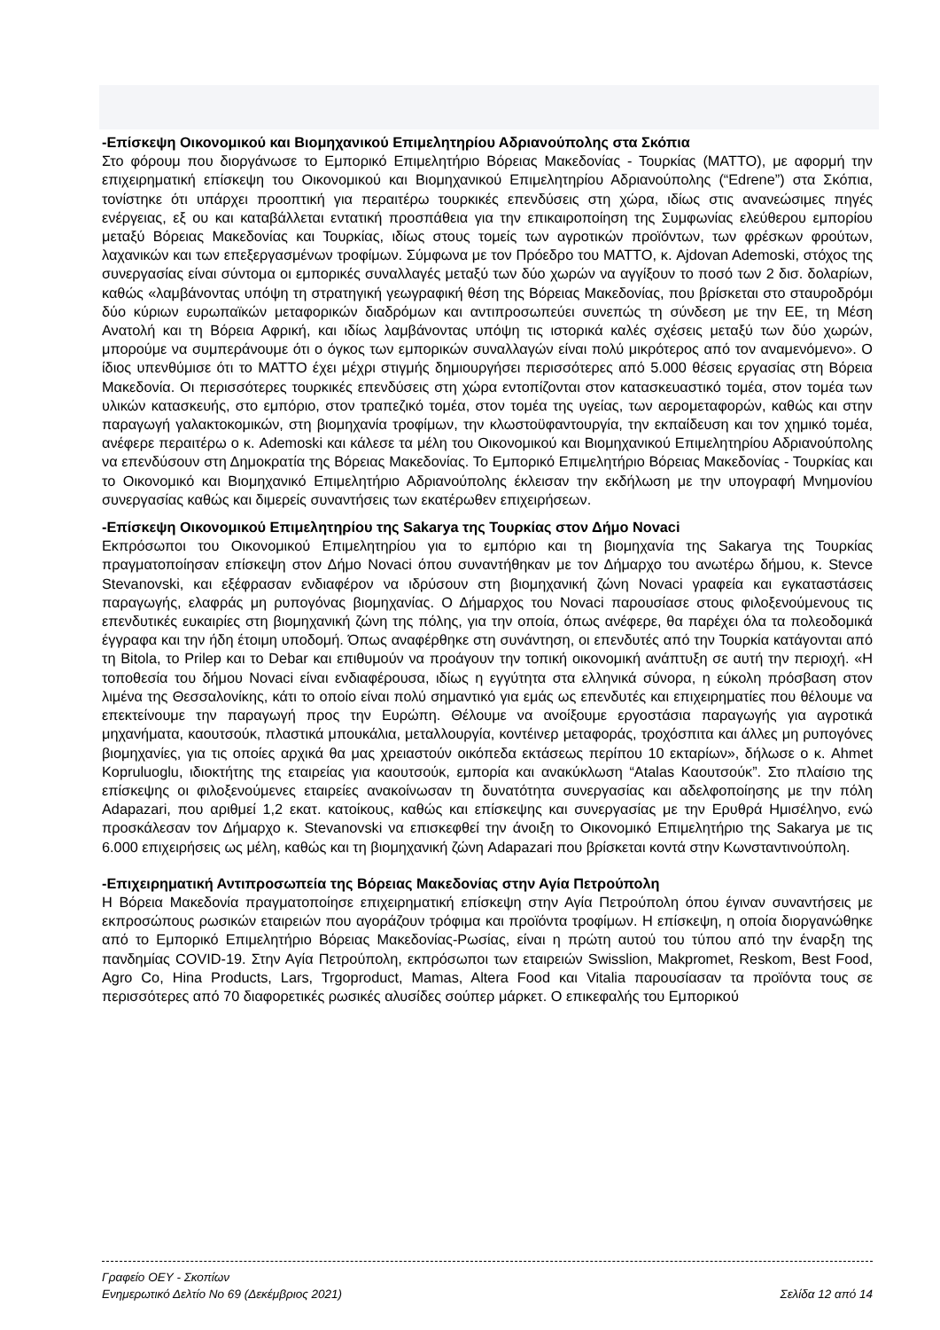-Επίσκεψη Οικονομικού και Βιομηχανικού Επιμελητηρίου Αδριανούπολης στα Σκόπια
Στο φόρουμ που διοργάνωσε το Εμπορικό Επιμελητήριο Βόρειας Μακεδονίας - Τουρκίας (MATTO), με αφορμή την επιχειρηματική επίσκεψη του Οικονομικού και Βιομηχανικού Επιμελητηρίου Αδριανούπολης (“Edrene”) στα Σκόπια, τονίστηκε ότι υπάρχει προοπτική για περαιτέρω τουρκικές επενδύσεις στη χώρα, ιδίως στις ανανεώσιμες πηγές ενέργειας, εξ ου και καταβάλλεται εντατική προσπάθεια για την επικαιροποίηση της Συμφωνίας ελεύθερου εμπορίου μεταξύ Βόρειας Μακεδονίας και Τουρκίας, ιδίως στους τομείς των αγροτικών προϊόντων, των φρέσκων φρούτων, λαχανικών και των επεξεργασμένων τροφίμων. Σύμφωνα με τον Πρόεδρο του MATTO, κ. Ajdovan Ademoski, στόχος της συνεργασίας είναι σύντομα οι εμπορικές συναλλαγές μεταξύ των δύο χωρών να αγγίξουν το ποσό των 2 δισ. δολαρίων, καθώς «λαμβάνοντας υπόψη τη στρατηγική γεωγραφική θέση της Βόρειας Μακεδονίας, που βρίσκεται στο σταυροδρόμι δύο κύριων ευρωπαϊκών μεταφορικών διαδρόμων και αντιπροσωπεύει συνεπώς τη σύνδεση με την ΕΕ, τη Μέση Ανατολή και τη Βόρεια Αφρική, και ιδίως λαμβάνοντας υπόψη τις ιστορικά καλές σχέσεις μεταξύ των δύο χωρών, μπορούμε να συμπεράνουμε ότι ο όγκος των εμπορικών συναλλαγών είναι πολύ μικρότερος από τον αναμενόμενο». Ο ίδιος υπενθύμισε ότι το MATTO έχει μέχρι στιγμής δημιουργήσει περισσότερες από 5.000 θέσεις εργασίας στη Βόρεια Μακεδονία. Οι περισσότερες τουρκικές επενδύσεις στη χώρα εντοπίζονται στον κατασκευαστικό τομέα, στον τομέα των υλικών κατασκευής, στο εμπόριο, στον τραπεζικό τομέα, στον τομέα της υγείας, των αερομεταφορών, καθώς και στην παραγωγή γαλακτοκομικών, στη βιομηχανία τροφίμων, την κλωστοϋφαντουργία, την εκπαίδευση και τον χημικό τομέα, ανέφερε περαιτέρω ο κ. Ademoski και κάλεσε τα μέλη του Οικονομικού και Βιομηχανικού Επιμελητηρίου Αδριανούπολης να επενδύσουν στη Δημοκρατία της Βόρειας Μακεδονίας. Το Εμπορικό Επιμελητήριο Βόρειας Μακεδονίας - Τουρκίας και το Οικονομικό και Βιομηχανικό Επιμελητήριο Αδριανούπολης έκλεισαν την εκδήλωση με την υπογραφή Μνημονίου συνεργασίας καθώς και διμερείς συναντήσεις των εκατέρωθεν επιχειρήσεων.
-Επίσκεψη Οικονομικού Επιμελητηρίου της Sakarya της Τουρκίας στον Δήμο Novaci
Εκπρόσωποι του Οικονομικού Επιμελητηρίου για το εμπόριο και τη βιομηχανία της Sakarya της Τουρκίας πραγματοποίησαν επίσκεψη στον Δήμο Novaci όπου συναντήθηκαν με τον Δήμαρχο του ανωτέρω δήμου, κ. Stevce Stevanovski, και εξέφρασαν ενδιαφέρον να ιδρύσουν στη βιομηχανική ζώνη Novaci γραφεία και εγκαταστάσεις παραγωγής, ελαφράς μη ρυπογόνας βιομηχανίας. Ο Δήμαρχος του Novaci παρουσίασε στους φιλοξενούμενους τις επενδυτικές ευκαιρίες στη βιομηχανική ζώνη της πόλης, για την οποία, όπως ανέφερε, θα παρέχει όλα τα πολεοδομικά έγγραφα και την ήδη έτοιμη υποδομή. Όπως αναφέρθηκε στη συνάντηση, οι επενδυτές από την Τουρκία κατάγονται από τη Bitola, το Prilep και το Debar και επιθυμούν να προάγουν την τοπική οικονομική ανάπτυξη σε αυτή την περιοχή. «Η τοποθεσία του δήμου Novaci είναι ενδιαφέρουσα, ιδίως η εγγύτητα στα ελληνικά σύνορα, η εύκολη πρόσβαση στον λιμένα της Θεσσαλονίκης, κάτι το οποίο είναι πολύ σημαντικό για εμάς ως επενδυτές και επιχειρηματίες που θέλουμε να επεκτείνουμε την παραγωγή προς την Ευρώπη. Θέλουμε να ανοίξουμε εργοστάσια παραγωγής για αγροτικά μηχανήματα, καουτσούκ, πλαστικά μπουκάλια, μεταλλουργία, κοντέινερ μεταφοράς, τροχόσπιτα και άλλες μη ρυπογόνες βιομηχανίες, για τις οποίες αρχικά θα μας χρειαστούν οικόπεδα εκτάσεως περίπου 10 εκταρίων», δήλωσε ο κ. Ahmet Kopruluoglu, ιδιοκτήτης της εταιρείας για καουτσούκ, εμπορία και ανακύκλωση “Atalas Καουτσούκ”. Στο πλαίσιο της επίσκεψης οι φιλοξενούμενες εταιρείες ανακοίνωσαν τη δυνατότητα συνεργασίας και αδελφοποίησης με την πόλη Adapazari, που αριθμεί 1,2 εκατ. κατοίκους, καθώς και επίσκεψης και συνεργασίας με την Ερυθρά Ημισέληνο, ενώ προσκάλεσαν τον Δήμαρχο κ. Stevanovski να επισκεφθεί την άνοιξη το Οικονομικό Επιμελητήριο της Sakarya με τις 6.000 επιχειρήσεις ως μέλη, καθώς και τη βιομηχανική ζώνη Adapazari που βρίσκεται κοντά στην Κωνσταντινούπολη.
-Επιχειρηματική Αντιπροσωπεία της Βόρειας Μακεδονίας στην Αγία Πετρούπολη
Η Βόρεια Μακεδονία πραγματοποίησε επιχειρηματική επίσκεψη στην Αγία Πετρούπολη όπου έγιναν συναντήσεις με εκπροσώπους ρωσικών εταιρειών που αγοράζουν τρόφιμα και προϊόντα τροφίμων. Η επίσκεψη, η οποία διοργανώθηκε από το Εμπορικό Επιμελητήριο Βόρειας Μακεδονίας-Ρωσίας, είναι η πρώτη αυτού του τύπου από την έναρξη της πανδημίας COVID-19. Στην Αγία Πετρούπολη, εκπρόσωποι των εταιρειών Swisslion, Makpromet, Reskom, Best Food, Agro Co, Hina Products, Lars, Trgoproduct, Mamas, Altera Food και Vitalia παρουσίασαν τα προϊόντα τους σε περισσότερες από 70 διαφορετικές ρωσικές αλυσίδες σούπερ μάρκετ. Ο επικεφαλής του Εμπορικού
Γραφείο ΟΕΥ - Σκοπίων
Ενημερωτικό Δελτίο Νο 69 (Δεκέμβριος 2021) Σελίδα 12 από 14